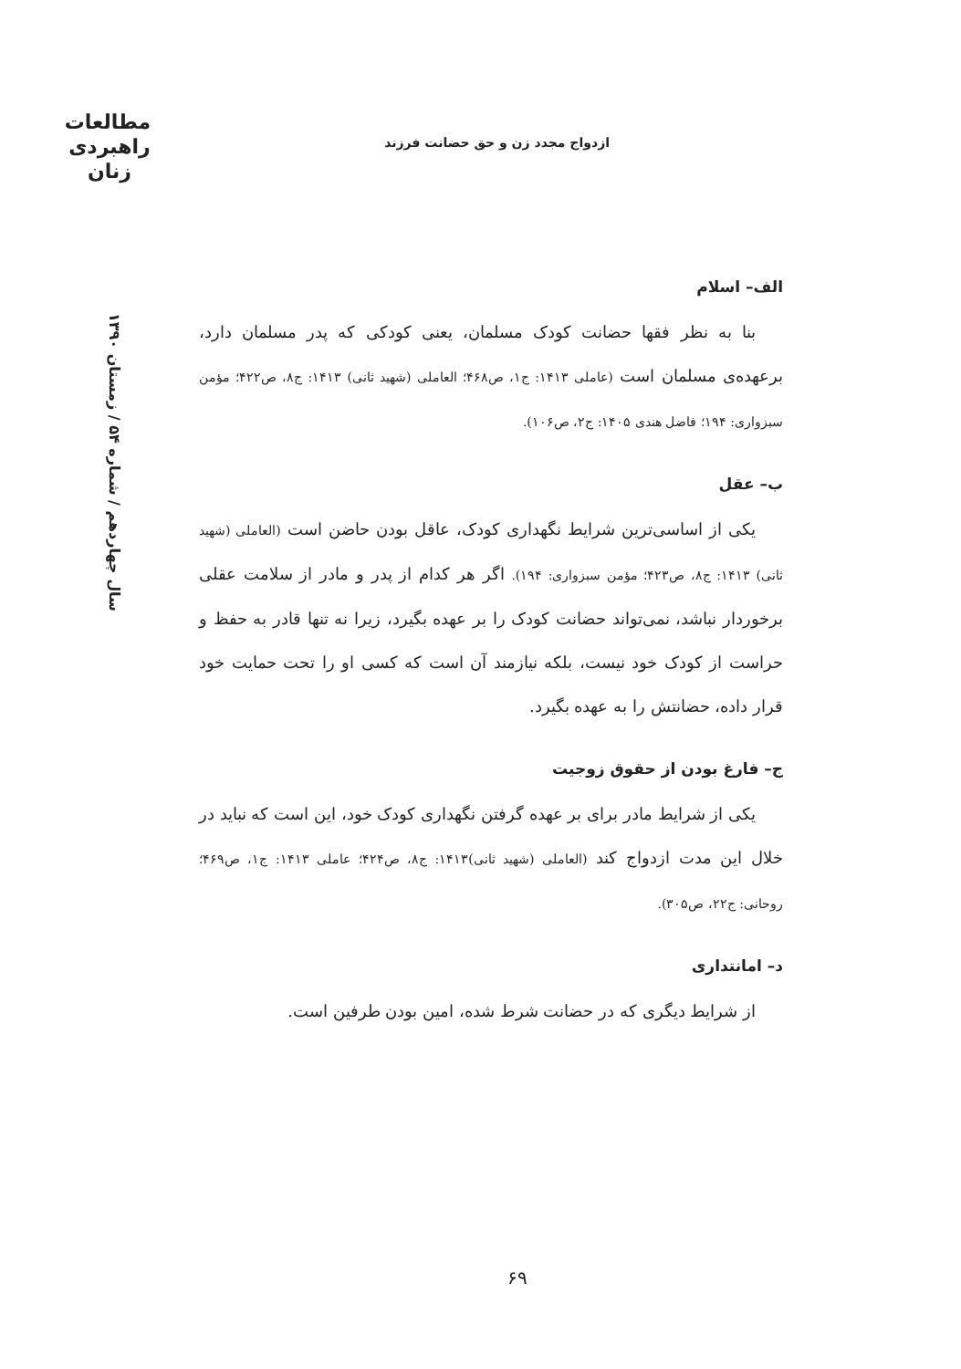مطالعات
راهبردی
زنان
ازدواج مجدد زن و حق حضانت فرزند
سال چهاردهم / شماره ۵۴ / زمستان ۱۳۹۰
الف– اسلام
بنا به نظر فقها حضانت کودک مسلمان، یعنی کودکی که پدر مسلمان دارد، برعهده‌ی مسلمان است (عاملی ۱۴۱۳: ج۱، ص۴۶۸؛ العاملی (شهید ثانی) ۱۴۱۳: ج۸، ص۴۲۲؛ مؤمن سبزواری: ۱۹۴؛ فاضل هندی ۱۴۰۵: ج۲، ص۱۰۶).
ب– عقل
یکی از اساسی‌ترین شرایط نگهداری کودک، عاقل بودن حاضن است (العاملی (شهید ثانی) ۱۴۱۳: ج۸، ص۴۲۳؛ مؤمن سبزواری: ۱۹۴). اگر هر کدام از پدر و مادر از سلامت عقلی برخوردار نباشد، نمی‌تواند حضانت کودک را بر عهده بگیرد، زیرا نه تنها قادر به حفظ و حراست از کودک خود نیست، بلکه نیازمند آن است که کسی او را تحت حمایت خود قرار داده، حضانتش را به عهده بگیرد.
ج– فارغ بودن از حقوق زوجیت
یکی از شرایط مادر برای بر عهده گرفتن نگهداری کودک خود، این است که نباید در خلال این مدت ازدواج کند (العاملی (شهید ثانی)۱۴۱۳: ج۸، ص۴۲۴؛ عاملی ۱۴۱۳: ج۱، ص۴۶۹؛ روحانی: ج۲۲، ص۳۰۵).
د– امانتداری
از شرایط دیگری که در حضانت شرط شده، امین بودن طرفین است.
۶۹